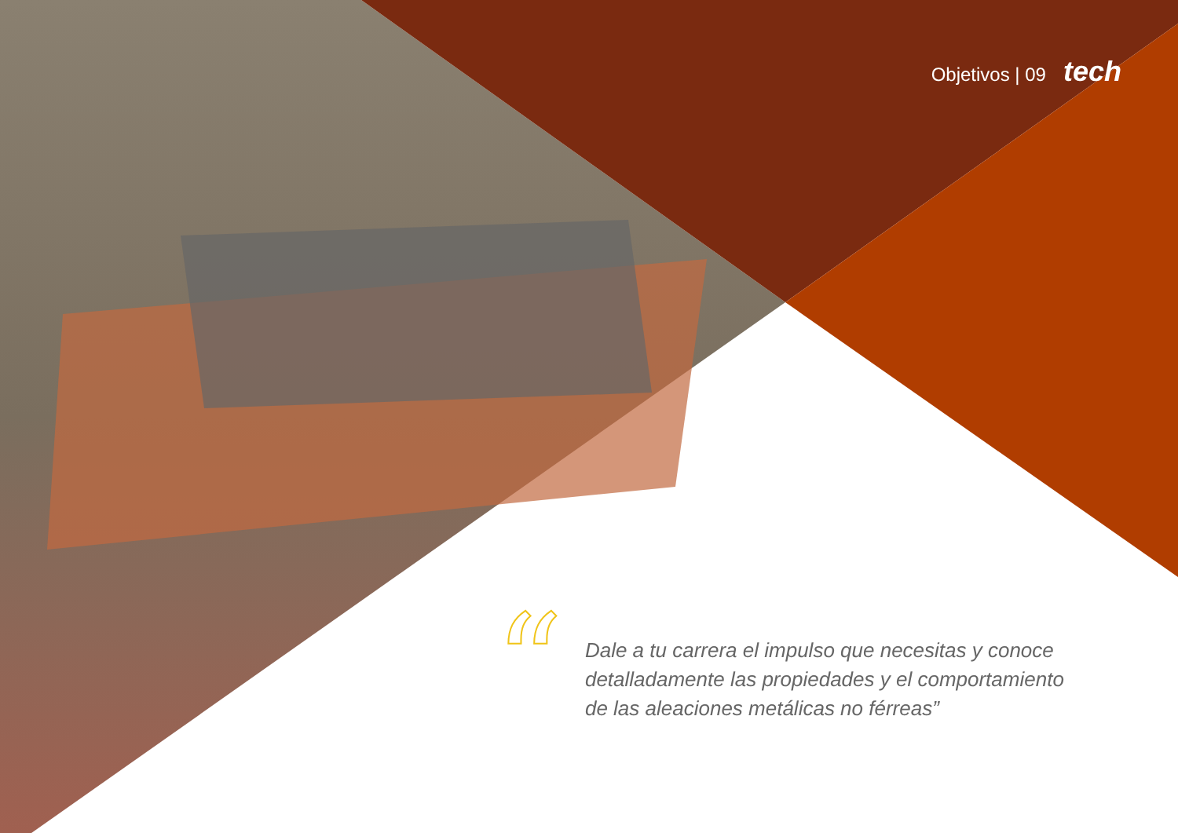Objetivos | 09 tech
“
Dale a tu carrera el impulso que necesitas y conoce detalladamente las propiedades y el comportamiento de las aleaciones metálicas no férreas”